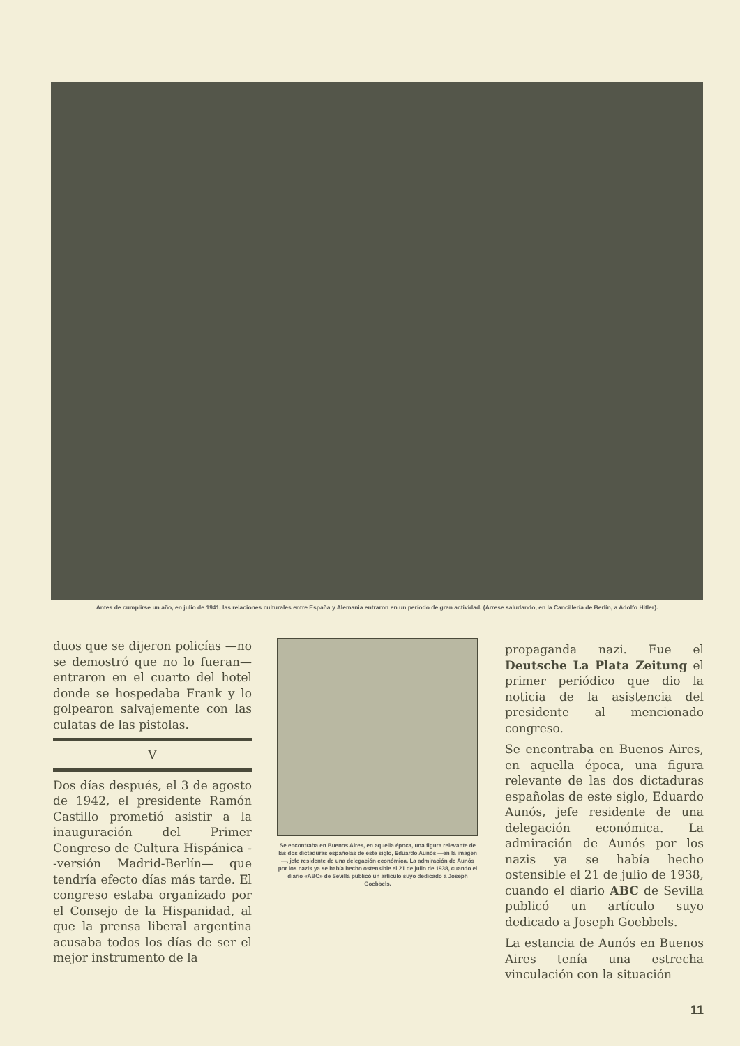Antes de cumplirse un año, en julio de 1941, las relaciones culturales entre España y Alemania entraron en un período de gran actividad. (Arrese saludando, en la Cancillería de Berlín, a Adolfo Hitler).
duos que se dijeron policías —no se demostró que no lo fueran— entraron en el cuarto del hotel donde se hospedaba Frank y lo golpearon salvajemente con las culatas de las pistolas.
V
Dos días después, el 3 de agosto de 1942, el presidente Ramón Castillo prometió asistir a la inauguración del Primer Congreso de Cultura Hispánica --versión Madrid-Berlín— que tendría efecto días más tarde. El congreso estaba organizado por el Consejo de la Hispanidad, al que la prensa liberal argentina acusaba todos los días de ser el mejor instrumento de la
Se encontraba en Buenos Aires, en aquella época, una figura relevante de las dos dictaduras españolas de este siglo, Eduardo Aunós —en la imagen—, jefe residente de una delegación económica. La admiración de Aunós por los nazis ya se había hecho ostensible el 21 de julio de 1938, cuando el diario «ABC» de Sevilla publicó un artículo suyo dedicado a Joseph Goebbels.
propaganda nazi. Fue el Deutsche La Plata Zeitung el primer periódico que dio la noticia de la asistencia del presidente al mencionado congreso.
Se encontraba en Buenos Aires, en aquella época, una figura relevante de las dos dictaduras españolas de este siglo, Eduardo Aunós, jefe residente de una delegación económica. La admiración de Aunós por los nazis ya se había hecho ostensible el 21 de julio de 1938, cuando el diario ABC de Sevilla publicó un artículo suyo dedicado a Joseph Goebbels.
La estancia de Aunós en Buenos Aires tenía una estrecha vinculación con la situación
11